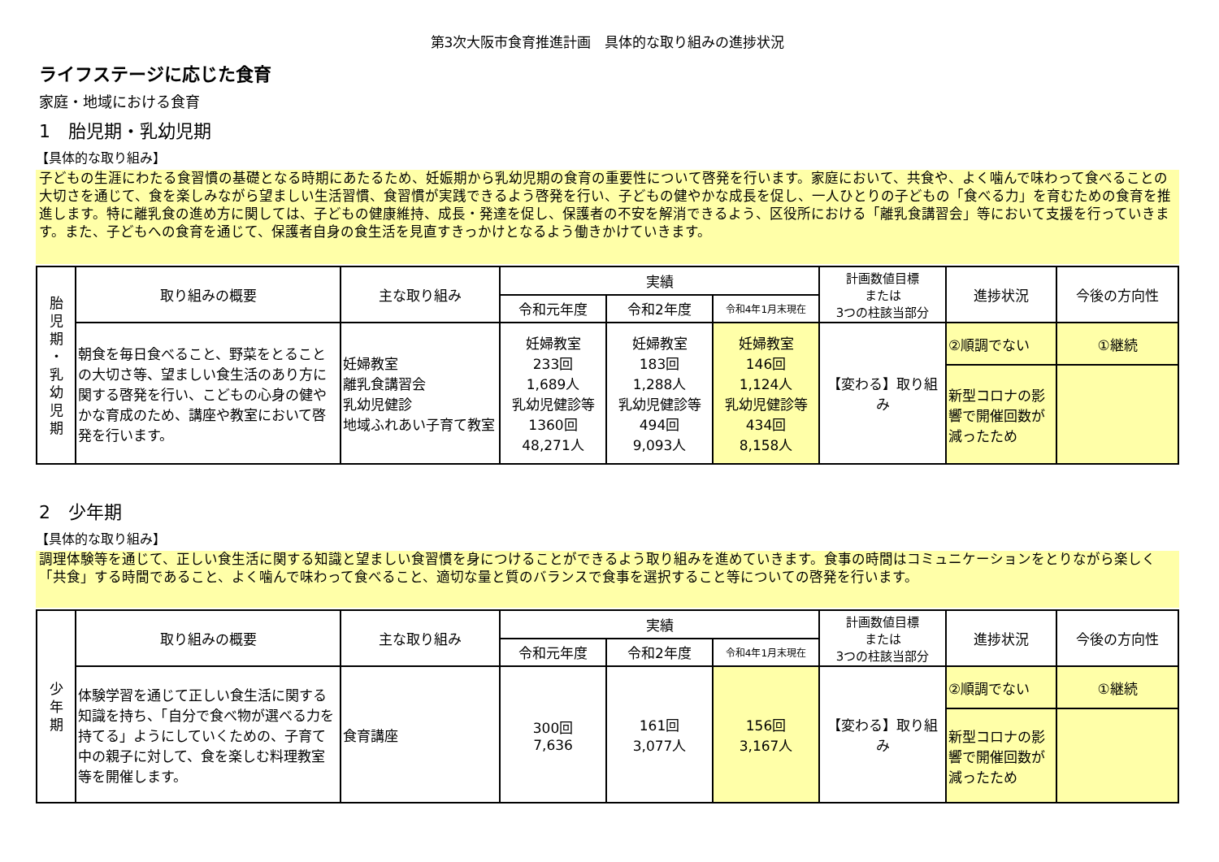第3次大阪市食育推進計画　具体的な取り組みの進捗状況
ライフステージに応じた食育
家庭・地域における食育
1　胎児期・乳幼児期
【具体的な取り組み】
子どもの生涯にわたる食習慣の基礎となる時期にあたるため、妊娠期から乳幼児期の食育の重要性について啓発を行います。家庭において、共食や、よく噛んで味わって食べることの大切さを通じて、食を楽しみながら望ましい生活習慣、食習慣が実践できるよう啓発を行い、子どもの健やかな成長を促し、一人ひとりの子どもの「食べる力」を育むための食育を推進します。特に離乳食の進め方に関しては、子どもの健康維持、成長・発達を促し、保護者の不安を解消できるよう、区役所における「離乳食講習会」等において支援を行っていきます。また、子どもへの食育を通じて、保護者自身の食生活を見直すきっかけとなるよう働きかけていきます。
| 胎 児 期 ・ 乳 幼 児 期 | 取り組みの概要 | 主な取り組み | 実績 | | | 計画数値目標 または 3つの柱該当部分 | 進捗状況 | 今後の方向性 |
| | | | 令和元年度 | 令和2年度 | 令和4年1月末現在 | | | |
| | 朝食を毎日食べること、野菜をとることの大切さ等、望ましい食生活のあり方に関する啓発を行い、こどもの心身の健やかな育成のため、講座や教室において啓発を行います。 | 妊婦教室 離乳食講習会 乳幼児健診 地域ふれあい子育て教室 | 妊婦教室 233回 1,689人 乳幼児健診等 1360回 48,271人 | 妊婦教室 183回 1,288人 乳幼児健診等 494回 9,093人 | 妊婦教室 146回 1,124人 乳幼児健診等 434回 8,158人 | 【変わる】取り組み | ②順調でない | ①継続 |
| | | | | | | | 新型コロナの影響で開催回数が減ったため | |
2　少年期
【具体的な取り組み】
調理体験等を通じて、正しい食生活に関する知識と望ましい食習慣を身につけることができるよう取り組みを進めていきます。食事の時間はコミュニケーションをとりながら楽しく「共食」する時間であること、よく噛んで味わって食べること、適切な量と質のバランスで食事を選択すること等についての啓発を行います。
| 少 年 期 | 取り組みの概要 | 主な取り組み | 実績 | | | 計画数値目標 または 3つの柱該当部分 | 進捗状況 | 今後の方向性 |
| | | | 令和元年度 | 令和2年度 | 令和4年1月末現在 | | | |
| | 体験学習を通じて正しい食生活に関する知識を持ち、「自分で食べ物が選べる力を持てる」ようにしていくための、子育て中の親子に対して、食を楽しむ料理教室等を開催します。 | 食育講座 | 300回 7,636 | 161回 3,077人 | 156回 3,167人 | 【変わる】取り組み | ②順調でない | ①継続 |
| | | | | | | | 新型コロナの影響で開催回数が減ったため | |